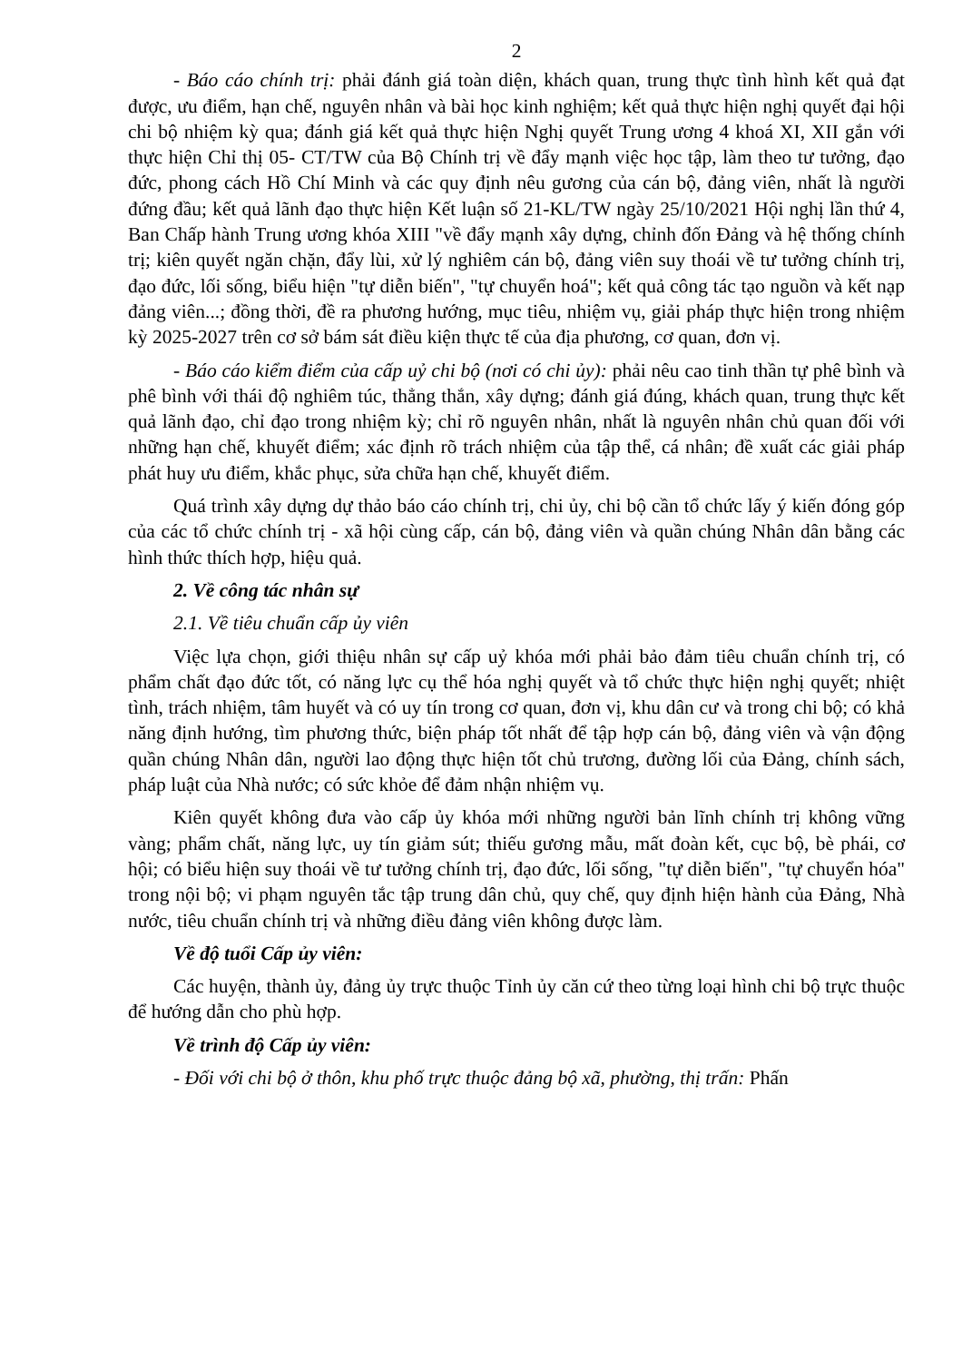2
- Báo cáo chính trị: phải đánh giá toàn diện, khách quan, trung thực tình hình kết quả đạt được, ưu điểm, hạn chế, nguyên nhân và bài học kinh nghiệm; kết quả thực hiện nghị quyết đại hội chi bộ nhiệm kỳ qua; đánh giá kết quả thực hiện Nghị quyết Trung ương 4 khoá XI, XII gắn với thực hiện Chỉ thị 05- CT/TW của Bộ Chính trị về đẩy mạnh việc học tập, làm theo tư tưởng, đạo đức, phong cách Hồ Chí Minh và các quy định nêu gương của cán bộ, đảng viên, nhất là người đứng đầu; kết quả lãnh đạo thực hiện Kết luận số 21-KL/TW ngày 25/10/2021 Hội nghị lần thứ 4, Ban Chấp hành Trung ương khóa XIII "về đẩy mạnh xây dựng, chỉnh đốn Đảng và hệ thống chính trị; kiên quyết ngăn chặn, đẩy lùi, xử lý nghiêm cán bộ, đảng viên suy thoái về tư tưởng chính trị, đạo đức, lối sống, biểu hiện "tự diễn biến", "tự chuyển hoá"; kết quả công tác tạo nguồn và kết nạp đảng viên...; đồng thời, đề ra phương hướng, mục tiêu, nhiệm vụ, giải pháp thực hiện trong nhiệm kỳ 2025-2027 trên cơ sở bám sát điều kiện thực tế của địa phương, cơ quan, đơn vị.
- Báo cáo kiểm điểm của cấp uỷ chi bộ (nơi có chi ủy): phải nêu cao tinh thần tự phê bình và phê bình với thái độ nghiêm túc, thẳng thắn, xây dựng; đánh giá đúng, khách quan, trung thực kết quả lãnh đạo, chỉ đạo trong nhiệm kỳ; chỉ rõ nguyên nhân, nhất là nguyên nhân chủ quan đối với những hạn chế, khuyết điểm; xác định rõ trách nhiệm của tập thể, cá nhân; đề xuất các giải pháp phát huy ưu điểm, khắc phục, sửa chữa hạn chế, khuyết điểm.
Quá trình xây dựng dự thảo báo cáo chính trị, chi ủy, chi bộ cần tổ chức lấy ý kiến đóng góp của các tổ chức chính trị - xã hội cùng cấp, cán bộ, đảng viên và quần chúng Nhân dân bằng các hình thức thích hợp, hiệu quả.
2. Về công tác nhân sự
2.1. Về tiêu chuẩn cấp ủy viên
Việc lựa chọn, giới thiệu nhân sự cấp uỷ khóa mới phải bảo đảm tiêu chuẩn chính trị, có phẩm chất đạo đức tốt, có năng lực cụ thể hóa nghị quyết và tổ chức thực hiện nghị quyết; nhiệt tình, trách nhiệm, tâm huyết và có uy tín trong cơ quan, đơn vị, khu dân cư và trong chi bộ; có khả năng định hướng, tìm phương thức, biện pháp tốt nhất để tập hợp cán bộ, đảng viên và vận động quần chúng Nhân dân, người lao động thực hiện tốt chủ trương, đường lối của Đảng, chính sách, pháp luật của Nhà nước; có sức khỏe để đảm nhận nhiệm vụ.
Kiên quyết không đưa vào cấp ủy khóa mới những người bản lĩnh chính trị không vững vàng; phẩm chất, năng lực, uy tín giảm sút; thiếu gương mẫu, mất đoàn kết, cục bộ, bè phái, cơ hội; có biểu hiện suy thoái về tư tưởng chính trị, đạo đức, lối sống, "tự diễn biến", "tự chuyển hóa" trong nội bộ; vi phạm nguyên tắc tập trung dân chủ, quy chế, quy định hiện hành của Đảng, Nhà nước, tiêu chuẩn chính trị và những điều đảng viên không được làm.
Về độ tuổi Cấp ủy viên:
Các huyện, thành ủy, đảng ủy trực thuộc Tỉnh ủy căn cứ theo từng loại hình chi bộ trực thuộc để hướng dẫn cho phù hợp.
Về trình độ Cấp ủy viên:
- Đối với chi bộ ở thôn, khu phố trực thuộc đảng bộ xã, phường, thị trấn: Phấn